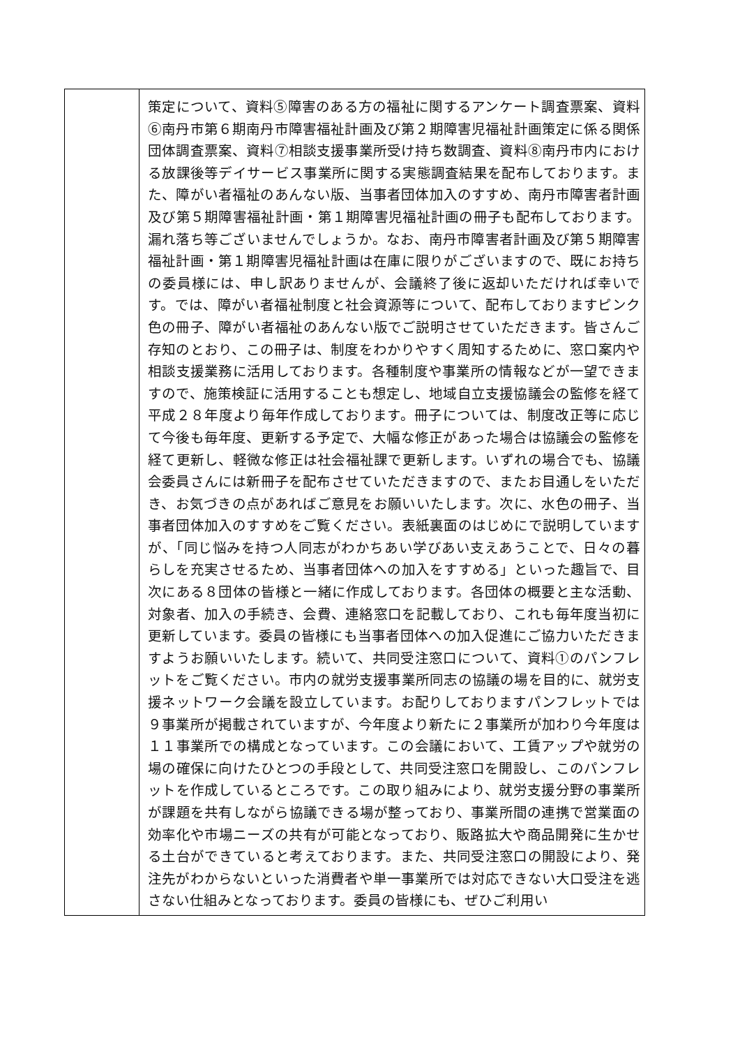| | 策定について、資料⑤障害のある方の福祉に関するアンケート調査票案、資料⑥南丹市第６期南丹市障害福祉計画及び第２期障害児福祉計画策定に係る関係団体調査票案、資料⑦相談支援事業所受け持ち数調査、資料⑧南丹市内における放課後等デイサービス事業所に関する実態調査結果を配布しております。また、障がい者福祉のあんない版、当事者団体加入のすすめ、南丹市障害者計画及び第５期障害福祉計画・第１期障害児福祉計画の冊子も配布しております。漏れ落ち等ございませんでしょうか。なお、南丹市障害者計画及び第５期障害福祉計画・第１期障害児福祉計画は在庫に限りがございますので、既にお持ちの委員様には、申し訳ありませんが、会議終了後に返却いただければ幸いです。では、障がい者福祉制度と社会資源等について、配布しておりますピンク色の冊子、障がい者福祉のあんない版でご説明させていただきます。皆さんご存知のとおり、この冊子は、制度をわかりやすく周知するために、窓口案内や相談支援業務に活用しております。各種制度や事業所の情報などが一望できますので、施策検証に活用することも想定し、地域自立支援協議会の監修を経て平成２８年度より毎年作成しております。冊子については、制度改正等に応じて今後も毎年度、更新する予定で、大幅な修正があった場合は協議会の監修を経て更新し、軽微な修正は社会福祉課で更新します。いずれの場合でも、協議会委員さんには新冊子を配布させていただきますので、またお目通しをいただき、お気づきの点があればご意見をお願いいたします。次に、水色の冊子、当事者団体加入のすすめをご覧ください。表紙裏面のはじめにで説明していますが、「同じ悩みを持つ人同志がわかちあい学びあい支えあうことで、日々の暮らしを充実させるため、当事者団体への加入をすすめる」といった趣旨で、目次にある８団体の皆様と一緒に作成しております。各団体の概要と主な活動、対象者、加入の手続き、会費、連絡窓口を記載しており、これも毎年度当初に更新しています。委員の皆様にも当事者団体への加入促進にご協力いただきますようお願いいたします。続いて、共同受注窓口について、資料①のパンフレットをご覧ください。市内の就労支援事業所同志の協議の場を目的に、就労支援ネットワーク会議を設立しています。お配りしておりますパンフレットでは９事業所が掲載されていますが、今年度より新たに２事業所が加わり今年度は１１事業所での構成となっています。この会議において、工賃アップや就労の場の確保に向けたひとつの手段として、共同受注窓口を開設し、このパンフレットを作成しているところです。この取り組みにより、就労支援分野の事業所が課題を共有しながら協議できる場が整っており、事業所間の連携で営業面の効率化や市場ニーズの共有が可能となっており、販路拡大や商品開発に生かせる土台ができていると考えております。また、共同受注窓口の開設により、発注先がわからないといった消費者や単一事業所では対応できない大口受注を逃さない仕組みとなっております。委員の皆様にも、ぜひご利用い |